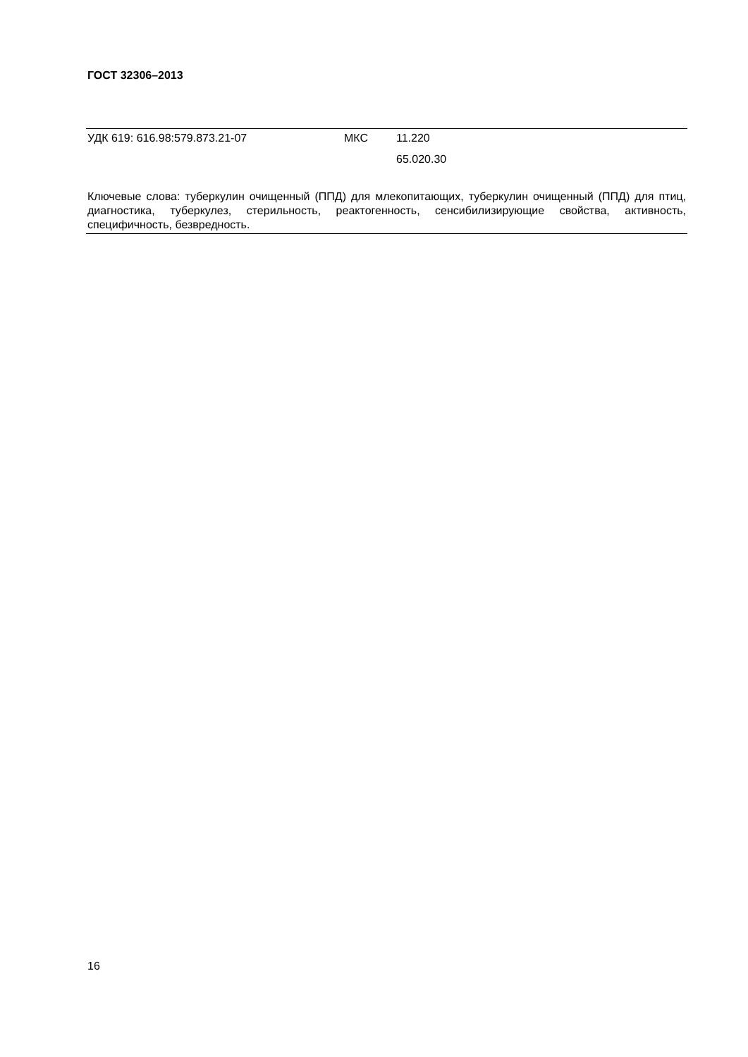ГОСТ 32306–2013
| УДК 619: 616.98:579.873.21-07 | МКС | 11.220 |
| | | 65.020.30 |
Ключевые слова: туберкулин очищенный (ППД) для млекопитающих, туберкулин очищенный (ППД) для птиц, диагностика, туберкулез, стерильность, реактогенность, сенсибилизирующие свойства, активность, специфичность, безвредность.
16